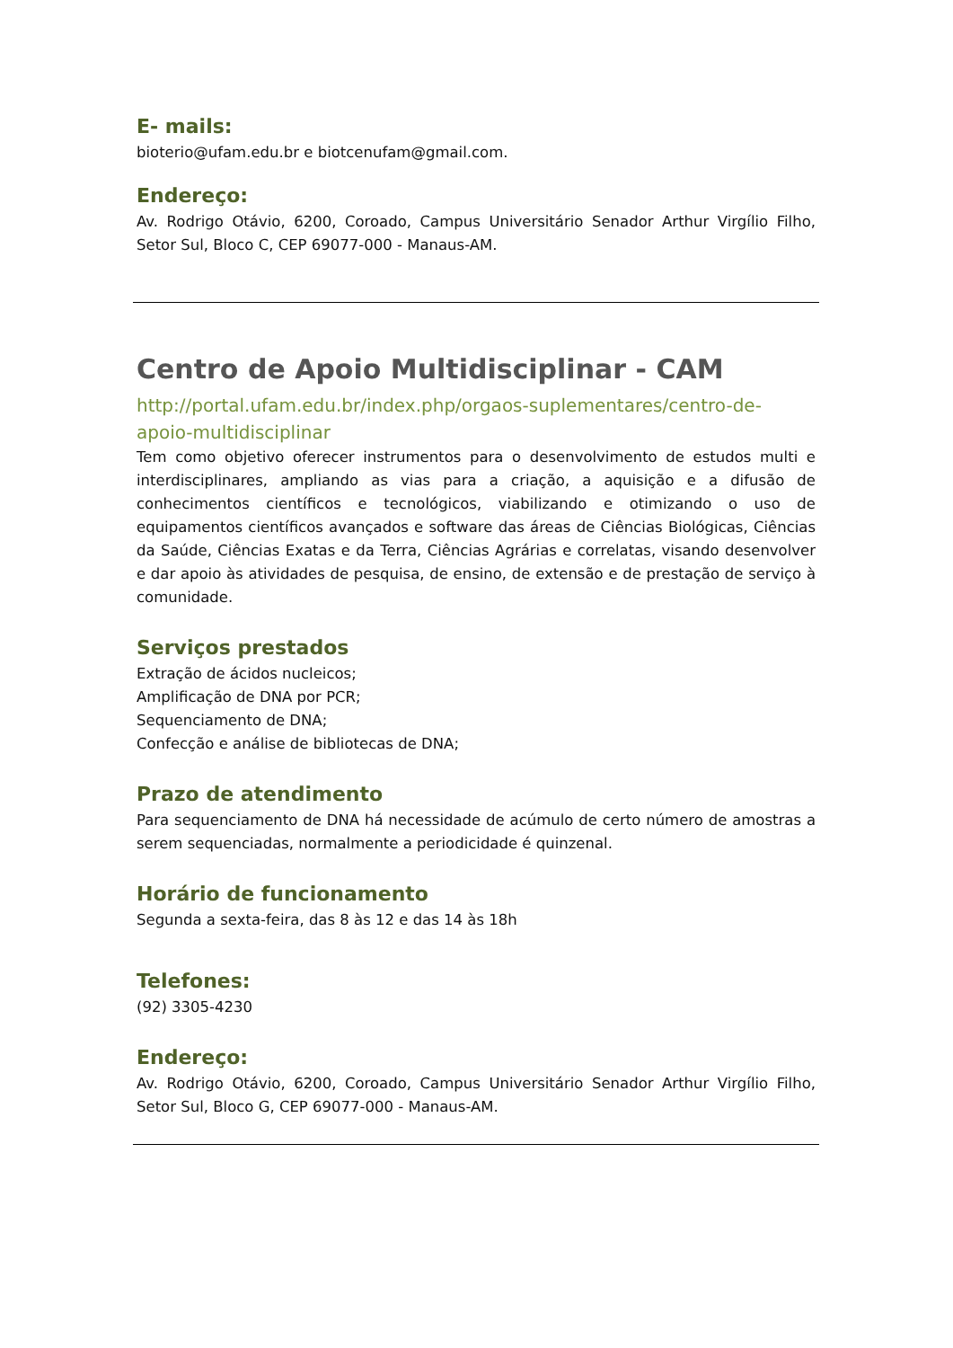E- mails:
bioterio@ufam.edu.br e biotcenufam@gmail.com.
Endereço:
Av. Rodrigo Otávio, 6200, Coroado, Campus Universitário Senador Arthur Virgílio Filho, Setor Sul, Bloco C, CEP 69077-000 - Manaus-AM.
Centro de Apoio Multidisciplinar - CAM
http://portal.ufam.edu.br/index.php/orgaos-suplementares/centro-de-apoio-multidisciplinar
Tem como objetivo oferecer instrumentos para o desenvolvimento de estudos multi e interdisciplinares, ampliando as vias para a criação, a aquisição e a difusão de conhecimentos científicos e tecnológicos, viabilizando e otimizando o uso de equipamentos científicos avançados e software das áreas de Ciências Biológicas, Ciências da Saúde, Ciências Exatas e da Terra, Ciências Agrárias e correlatas, visando desenvolver e dar apoio às atividades de pesquisa, de ensino, de extensão e de prestação de serviço à comunidade.
Serviços prestados
Extração de ácidos nucleicos;
Amplificação de DNA por PCR;
Sequenciamento de DNA;
Confecção e análise de bibliotecas de DNA;
Prazo de atendimento
Para sequenciamento de DNA há necessidade de acúmulo de certo número de amostras a serem sequenciadas, normalmente a periodicidade é quinzenal.
Horário de funcionamento
Segunda a sexta-feira, das 8 às 12 e das 14 às 18h
Telefones:
(92) 3305-4230
Endereço:
Av. Rodrigo Otávio, 6200, Coroado, Campus Universitário Senador Arthur Virgílio Filho, Setor Sul, Bloco G, CEP 69077-000 - Manaus-AM.